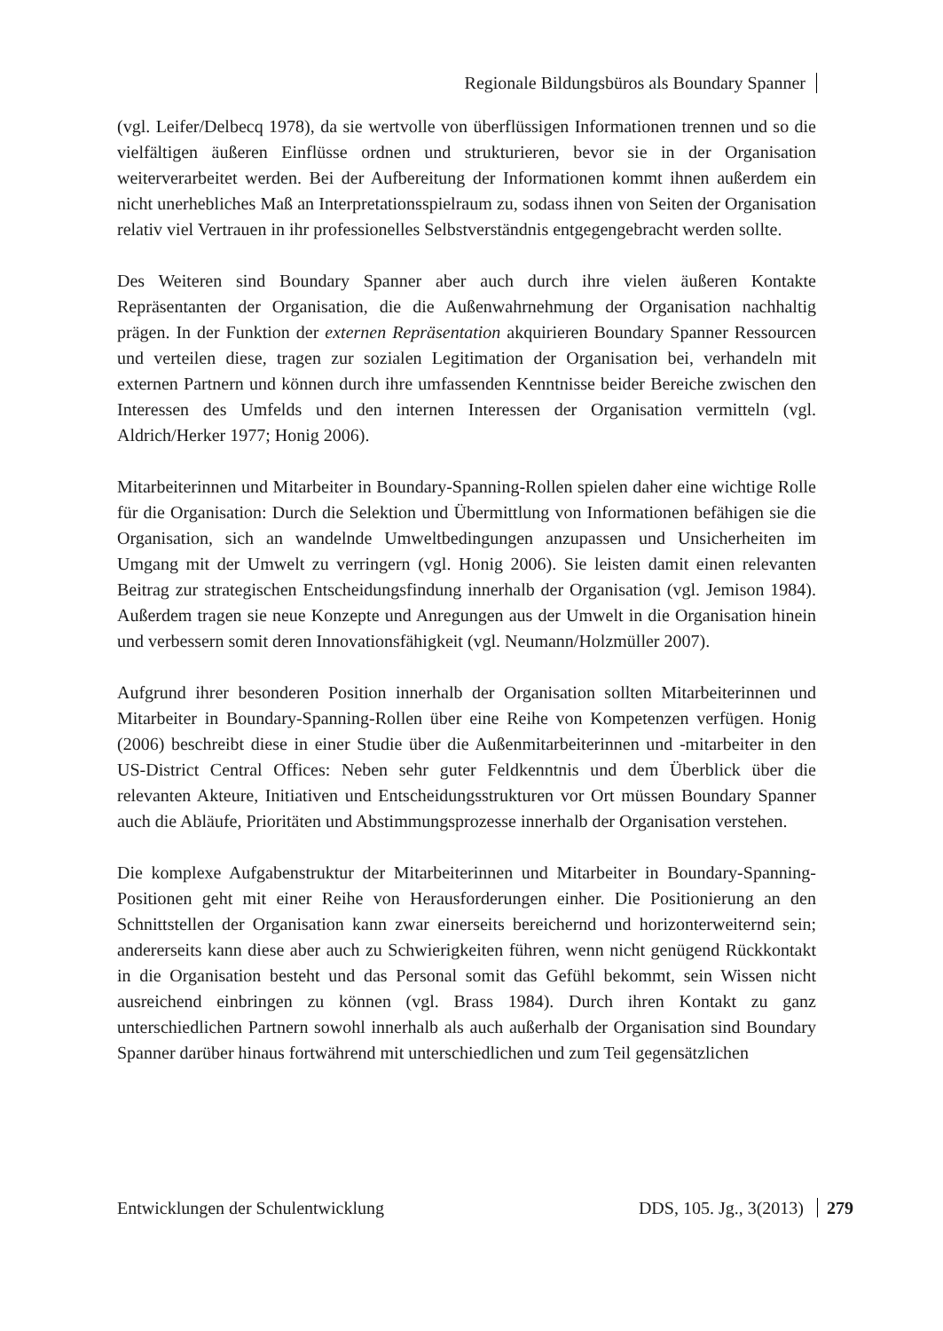Regionale Bildungsbüros als Boundary Spanner
(vgl. Leifer/Delbecq 1978), da sie wertvolle von überflüssigen Informationen trennen und so die vielfältigen äußeren Einflüsse ordnen und strukturieren, bevor sie in der Organisation weiterverarbeitet werden. Bei der Aufbereitung der Informationen kommt ihnen außerdem ein nicht unerhebliches Maß an Interpretationsspielraum zu, sodass ihnen von Seiten der Organisation relativ viel Vertrauen in ihr professionelles Selbstverständnis entgegengebracht werden sollte.
Des Weiteren sind Boundary Spanner aber auch durch ihre vielen äußeren Kontakte Repräsentanten der Organisation, die die Außenwahrnehmung der Organisation nachhaltig prägen. In der Funktion der externen Repräsentation akquirieren Boundary Spanner Ressourcen und verteilen diese, tragen zur sozialen Legitimation der Organisation bei, verhandeln mit externen Partnern und können durch ihre umfassenden Kenntnisse beider Bereiche zwischen den Interessen des Umfelds und den internen Interessen der Organisation vermitteln (vgl. Aldrich/Herker 1977; Honig 2006).
Mitarbeiterinnen und Mitarbeiter in Boundary-Spanning-Rollen spielen daher eine wichtige Rolle für die Organisation: Durch die Selektion und Übermittlung von Informationen befähigen sie die Organisation, sich an wandelnde Umweltbedingungen anzupassen und Unsicherheiten im Umgang mit der Umwelt zu verringern (vgl. Honig 2006). Sie leisten damit einen relevanten Beitrag zur strategischen Entscheidungsfindung innerhalb der Organisation (vgl. Jemison 1984). Außerdem tragen sie neue Konzepte und Anregungen aus der Umwelt in die Organisation hinein und verbessern somit deren Innovationsfähigkeit (vgl. Neumann/Holzmüller 2007).
Aufgrund ihrer besonderen Position innerhalb der Organisation sollten Mitarbeiterinnen und Mitarbeiter in Boundary-Spanning-Rollen über eine Reihe von Kompetenzen verfügen. Honig (2006) beschreibt diese in einer Studie über die Außenmitarbeiterinnen und -mitarbeiter in den US-District Central Offices: Neben sehr guter Feldkenntnis und dem Überblick über die relevanten Akteure, Initiativen und Entscheidungsstrukturen vor Ort müssen Boundary Spanner auch die Abläufe, Prioritäten und Abstimmungsprozesse innerhalb der Organisation verstehen.
Die komplexe Aufgabenstruktur der Mitarbeiterinnen und Mitarbeiter in Boundary-Spanning-Positionen geht mit einer Reihe von Herausforderungen einher. Die Positionierung an den Schnittstellen der Organisation kann zwar einerseits bereichernd und horizonterweiternd sein; andererseits kann diese aber auch zu Schwierigkeiten führen, wenn nicht genügend Rückkontakt in die Organisation besteht und das Personal somit das Gefühl bekommt, sein Wissen nicht ausreichend einbringen zu können (vgl. Brass 1984). Durch ihren Kontakt zu ganz unterschiedlichen Partnern sowohl innerhalb als auch außerhalb der Organisation sind Boundary Spanner darüber hinaus fortwährend mit unterschiedlichen und zum Teil gegensätzlichen
Entwicklungen der Schulentwicklung DDS, 105. Jg., 3(2013) 279